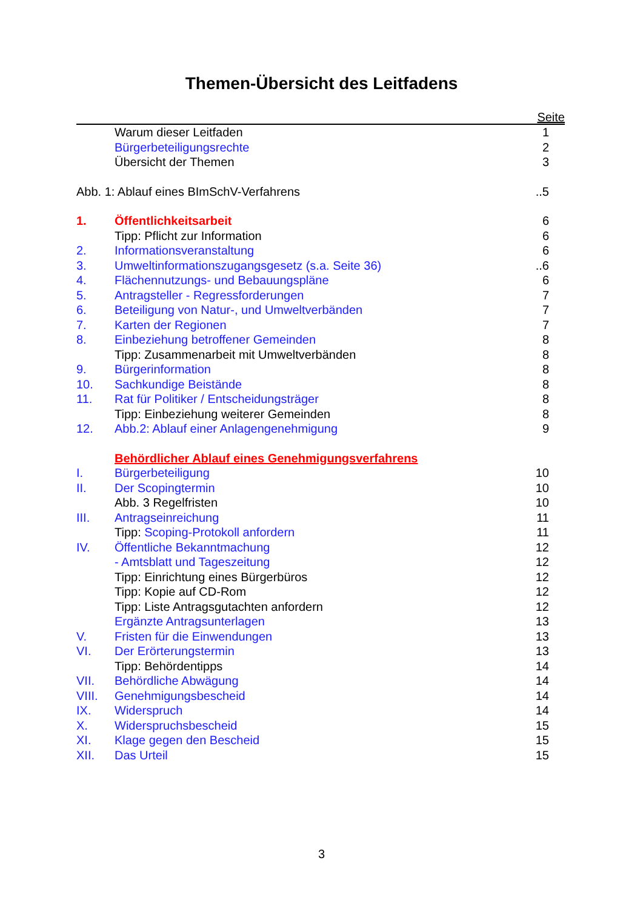Themen-Übersicht des Leitfadens
Seite
| | Warum dieser Leitfaden | 1 |
| | Bürgerbeteiligungsrechte | 2 |
| | Übersicht der Themen | 3 |
| Abb. 1: Ablauf eines BImSchV-Verfahrens | | ..5 |
| 1. | Öffentlichkeitsarbeit | 6 |
| | Tipp: Pflicht zur Information | 6 |
| 2. | Informationsveranstaltung | 6 |
| 3. | Umweltinformationszugangsgesetz (s.a. Seite 36) | ..6 |
| 4. | Flächennutzungs- und Bebauungspläne | 6 |
| 5. | Antragsteller - Regressforderungen | 7 |
| 6. | Beteiligung von Natur-, und Umweltverbänden | 7 |
| 7. | Karten der Regionen | 7 |
| 8. | Einbeziehung betroffener Gemeinden | 8 |
| | Tipp: Zusammenarbeit mit Umweltverbänden | 8 |
| 9. | Bürgerinformation | 8 |
| 10. | Sachkundige Beistände | 8 |
| 11. | Rat für Politiker / Entscheidungsträger | 8 |
| | Tipp: Einbeziehung weiterer Gemeinden | 8 |
| 12. | Abb.2: Ablauf einer Anlagengenehmigung | 9 |
| | Behördlicher Ablauf eines Genehmigungsverfahrens | |
| I. | Bürgerbeteiligung | 10 |
| II. | Der Scopingtermin | 10 |
| | Abb. 3 Regelfristen | 10 |
| III. | Antragseinreichung | 11 |
| | Tipp: Scoping-Protokoll anfordern | 11 |
| IV. | Öffentliche Bekanntmachung | 12 |
| | - Amtsblatt und Tageszeitung | 12 |
| | Tipp: Einrichtung eines Bürgerbüros | 12 |
| | Tipp: Kopie auf CD-Rom | 12 |
| | Tipp: Liste Antragsgutachten anfordern | 12 |
| | Ergänzte Antragsunterlagen | 13 |
| V. | Fristen für die Einwendungen | 13 |
| VI. | Der Erörterungstermin | 13 |
| | Tipp: Behördentipps | 14 |
| VII. | Behördliche Abwägung | 14 |
| VIII. | Genehmigungsbescheid | 14 |
| IX. | Widerspruch | 14 |
| X. | Widerspruchsbescheid | 15 |
| XI. | Klage gegen den Bescheid | 15 |
| XII. | Das Urteil | 15 |
3